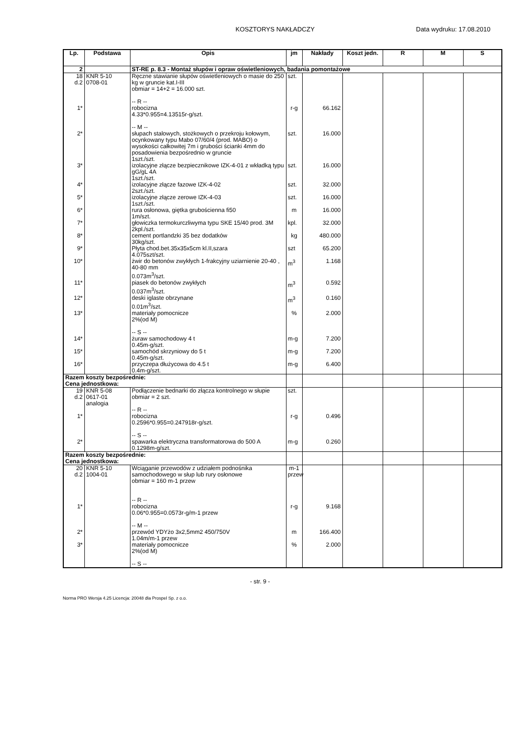KOSZTORYS NAKŁADCZY Data wydruku: 17.08.2010
| Lp. | Podstawa | Opis | jm | Nakłady | Koszt jedn. | R | M | S |
| --- | --- | --- | --- | --- | --- | --- | --- | --- |
| 2 | | ST-RE p. 8.3 - Montaż słupów i opraw oświetleniowych, badania pomontażowe | | | | | | |
| 18 d.2 | KNR 5-10 0708-01 | Ręczne stawianie słupów oświetleniowych o masie do 250 kg w gruncie kat.I-III obmiar = 14+2 = 16.000 szt. -- R -- | szt. | | | | | |
| 1* | | robocizna 4.33*0.955=4.13515r-g/szt. -- M -- | r-g | 66.162 | | | | |
| 2* | | słupach stalowych, stożkowych o przekroju kołowym, ocynkowany typu Mabo 07/60/4 (prod. MABO) o wysokości całkowitej 7m i grubości ścianki 4mm do posadowienia bezpośrednio w gruncie 1szt./szt. | szt. | 16.000 | | | | |
| 3* | | izolacyjne złącze bezpiecznikowe IZK-4-01 z wkładką typu gG/gL 4A 1szt./szt. | szt. | 16.000 | | | | |
| 4* | | izolacyjne złącze fazowe IZK-4-02 2szt./szt. | szt. | 32.000 | | | | |
| 5* | | izolacyjne złącze zerowe IZK-4-03 1szt./szt. | szt. | 16.000 | | | | |
| 6* | | rura osłonowa, giętka grubościenna fi50 1m/szt. | m | 16.000 | | | | |
| 7* | | głowiczka termokurczliwyma typu SKE 15/40 prod. 3M 2kpl./szt. | kpl. | 32.000 | | | | |
| 8* | | cement portlandzki 35 bez dodatków 30kg/szt. | kg | 480.000 | | | | |
| 9* | | Płyta chod.bet.35x35x5cm kl.II,szara 4.075szt/szt. | szt | 65.200 | | | | |
| 10* | | żwir do betonów zwykłych 1-frakcyjny uziarnienie 20-40 , 40-80 mm 0.073m<sup>3</sup>/szt. | m<sup>3</sup> | 1.168 | | | | |
| 11* | | piasek do betonów zwykłych 0.037m<sup>3</sup>/szt. | m<sup>3</sup> | 0.592 | | | | |
| 12* | | deski iglaste obrzynane 0.01m<sup>3</sup>/szt. | m<sup>3</sup> | 0.160 | | | | |
| 13* | | materiały pomocnicze 2%(od M) -- S -- | % | 2.000 | | | | |
| 14* | | żuraw samochodowy 4 t 0.45m-g/szt. | m-g | 7.200 | | | | |
| 15* | | samochód skrzyniowy do 5 t 0.45m-g/szt. | m-g | 7.200 | | | | |
| 16* | | przyczepa dłużycowa do 4.5 t 0.4m-g/szt. | m-g | 6.400 | | | | |
| Razem koszty bezpośrednie: Cena jednostkowa: | | | | | | | | |
| 19 d.2 | KNR 5-08 0617-01 analogia | Podłączenie bednarki do złącza kontrolnego w słupie obmiar = 2 szt. -- R -- | szt. | | | | | |
| 1* | | robocizna 0.2596*0.955=0.247918r-g/szt. -- S -- | r-g | 0.496 | | | | |
| 2* | | spawarka elektryczna transformatorowa do 500 A 0.1298m-g/szt. | m-g | 0.260 | | | | |
| Razem koszty bezpośrednie: Cena jednostkowa: | | | | | | | | |
| 20 d.2 | KNR 5-10 1004-01 | Wciąganie przewodów z udziałem podnośnika samochodowego w słup lub rury osłonowe obmiar = 160 m-1 przew -- R -- | m-1 przew | | | | | |
| 1* | | robocizna 0.06*0.955=0.0573r-g/m-1 przew -- M -- | r-g | 9.168 | | | | |
| 2* | | przewód YDYżo 3x2,5mm2 450/750V 1.04m/m-1 przew | m | 166.400 | | | | |
| 3* | | materiały pomocnicze 2%(od M) -- S -- | % | 2.000 | | | | |
- str. 9 -
Norma PRO Wersja 4.25 Licencja: 20048 dla Prospel Sp. z o.o.